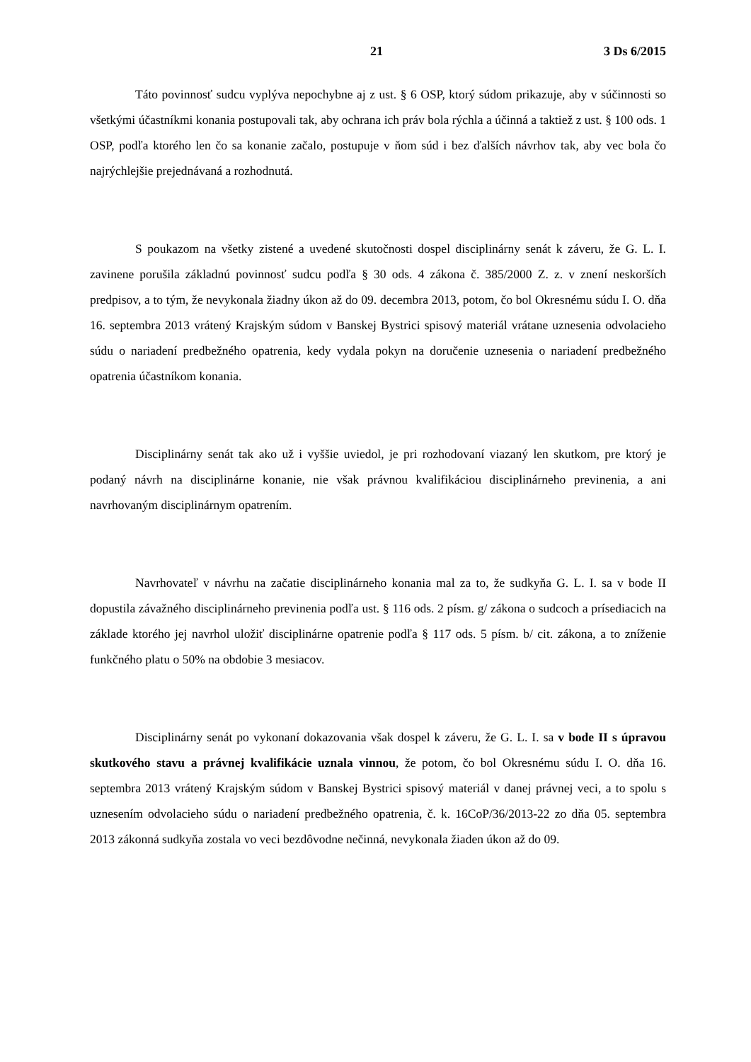21 3 Ds 6/2015
Táto povinnosť sudcu vyplýva nepochybne aj z ust. § 6 OSP, ktorý súdom prikazuje, aby v súčinnosti so všetkými účastníkmi konania postupovali tak, aby ochrana ich práv bola rýchla a účinná a taktiež z ust. § 100 ods. 1 OSP, podľa ktorého len čo sa konanie začalo, postupuje v ňom súd i bez ďalších návrhov tak, aby vec bola čo najrýchlejšie prejednávaná a rozhodnutá.
S poukazom na všetky zistené a uvedené skutočnosti dospel disciplinárny senát k záveru, že G. L. I. zavinene porušila základnú povinnosť sudcu podľa § 30 ods. 4 zákona č. 385/2000 Z. z. v znení neskorších predpisov, a to tým, že nevykonala žiadny úkon až do 09. decembra 2013, potom, čo bol Okresnému súdu I. O. dňa 16. septembra 2013 vrátený Krajským súdom v Banskej Bystrici spisový materiál vrátane uznesenia odvolacieho súdu o nariadení predbežného opatrenia, kedy vydala pokyn na doručenie uznesenia o nariadení predbežného opatrenia účastníkom konania.
Disciplinárny senát tak ako už i vyššie uviedol, je pri rozhodovaní viazaný len skutkom, pre ktorý je podaný návrh na disciplinárne konanie, nie však právnou kvalifikáciou disciplinárneho previnenia, a ani navrhovaným disciplinárnym opatrením.
Navrhovateľ v návrhu na začatie disciplinárneho konania mal za to, že sudkyňa G. L. I. sa v bode II dopustila závažného disciplinárneho previnenia podľa ust. § 116 ods. 2 písm. g/ zákona o sudcoch a prísediacich na základe ktorého jej navrhol uložiť disciplinárne opatrenie podľa § 117 ods. 5 písm. b/ cit. zákona, a to zníženie funkčného platu o 50% na obdobie 3 mesiacov.
Disciplinárny senát po vykonaní dokazovania však dospel k záveru, že G. L. I. sa v bode II s úpravou skutkového stavu a právnej kvalifikácie uznala vinnou, že potom, čo bol Okresnému súdu I. O. dňa 16. septembra 2013 vrátený Krajským súdom v Banskej Bystrici spisový materiál v danej právnej veci, a to spolu s uznesením odvolacieho súdu o nariadení predbežného opatrenia, č. k. 16CoP/36/2013-22 zo dňa 05. septembra 2013 zákonná sudkyňa zostala vo veci bezdôvodne nečinná, nevykonala žiaden úkon až do 09.